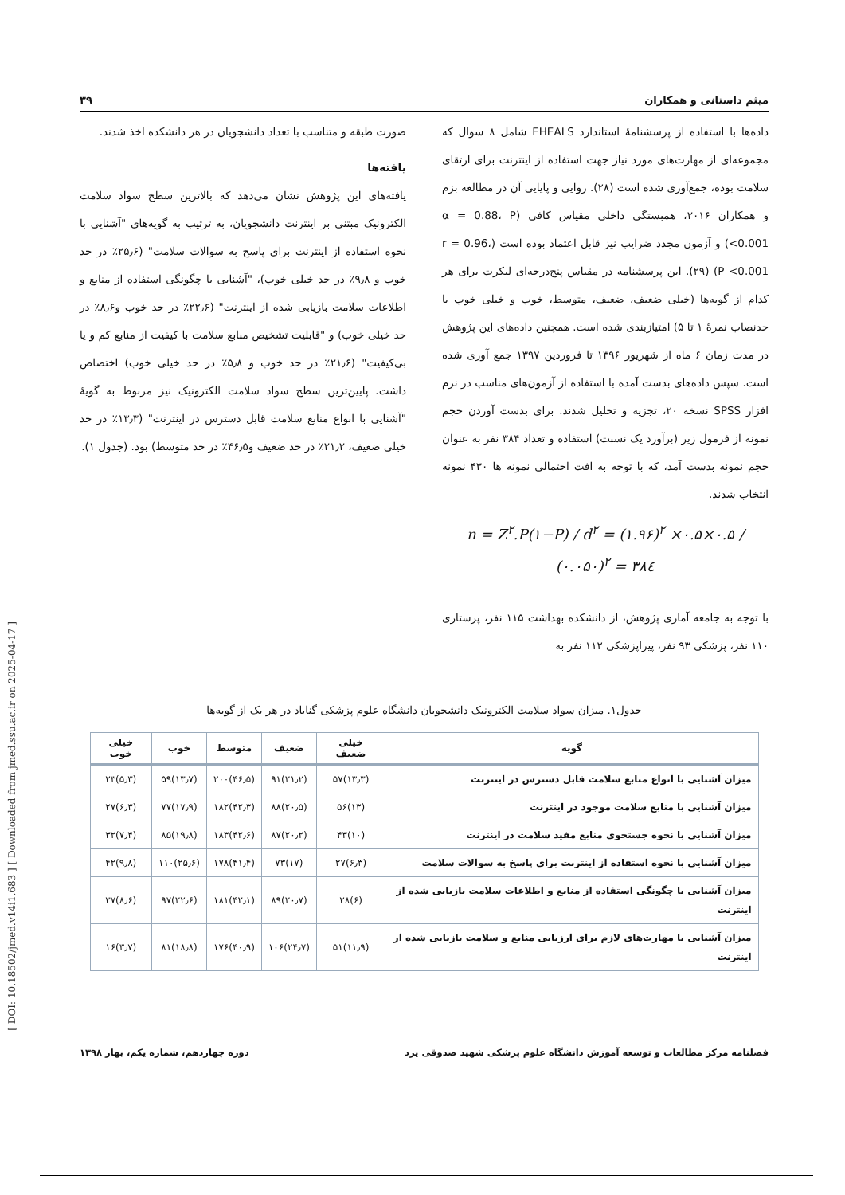[ DOI: 10.18502/jmed.v14i1.683 ] [ Downloaded from jmed.ssu.ac.ir on 2025-04-17 ]
میثم داستانی و همکاران ۳۹
داده‌ها با استفاده از پرسشنامهٔ استاندارد EHEALS شامل ۸ سوال که مجموعه‌ای از مهارت‌های مورد نیاز جهت استفاده از اینترنت برای ارتقای سلامت بوده، جمع‌آوری شده است (۲۸). روایی و پایایی آن در مطالعه بزم و همکاران ۲۰۱۶، همبستگی داخلی مقیاس کافی (α = 0.88، P <0.001) و آزمون مجدد ضرایب نیز قابل اعتماد بوده است (r = 0.96، P <0.001) (۲۹). این پرسشنامه در مقیاس پنج‌درجه‌ای لیکرت برای هر کدام از گویه‌ها (خیلی ضعیف، ضعیف، متوسط، خوب و خیلی خوب با حدنصاب نمرهٔ ۱ تا ۵) امتیازبندی شده است. همچنین داده‌های این پژوهش در مدت زمان ۶ ماه از شهریور ۱۳۹۶ تا فروردین ۱۳۹۷ جمع آوری شده است. سپس داده‌های بدست آمده با استفاده از آزمون‌های مناسب در نرم افزار SPSS نسخه ۲۰، تجزیه و تحلیل شدند. برای بدست آوردن حجم نمونه از فرمول زیر (برآورد یک نسبت) استفاده و تعداد ۳۸۴ نفر به عنوان حجم نمونه بدست آمد، که با توجه به افت احتمالی نمونه ها ۴۳۰ نمونه انتخاب شدند.
n = Z<sup>۲</sup>.P(۱−P) / d<sup>۲</sup> = (۱.۹۶)<sup>۲</sup> ×۰.۵×۰.۵ / (۰.۰۵۰)<sup>۲</sup> = ۳۸٤
با توجه به جامعه آماری پژوهش، از دانشکده بهداشت ۱۱۵ نفر، پرستاری ۱۱۰ نفر، پزشکی ۹۳ نفر، پیراپزشکی ۱۱۲ نفر به
صورت طبقه و متناسب با تعداد دانشجویان در هر دانشکده اخذ شدند.
یافته‌ها
یافته‌های این پژوهش نشان می‌دهد که بالاترین سطح سواد سلامت الکترونیک مبتنی بر اینترنت دانشجویان، به ترتیب به گویه‌های "آشنایی با نحوه استفاده از اینترنت برای پاسخ به سوالات سلامت" (۲۵٫۶٪ در حد خوب و ۹٫۸٪ در حد خیلی خوب)، "آشنایی با چگونگی استفاده از منابع و اطلاعات سلامت بازیابی شده از اینترنت" (۲۲٫۶٪ در حد خوب و۸٫۶٪ در حد خیلی خوب) و "قابلیت تشخیص منابع سلامت با کیفیت از منابع کم و یا بی‌کیفیت" (۲۱٫۶٪ در حد خوب و ۵٫۸٪ در حد خیلی خوب) اختصاص داشت. پایین‌ترین سطح سواد سلامت الکترونیک نیز مربوط به گویهٔ "آشنایی با انواع منابع سلامت قابل دسترس در اینترنت" (۱۳٫۳٪ در حد خیلی ضعیف، ۲۱٫۲٪ در حد ضعیف و۴۶٫۵٪ در حد متوسط) بود. (جدول ۱).
جدول۱. میزان سواد سلامت الکترونیک دانشجویان دانشگاه علوم پزشکی گناباد در هر یک از گویه‌ها
| گویه | خیلی ضعیف | ضعیف | متوسط | خوب | خیلی خوب |
| --- | --- | --- | --- | --- | --- |
| میزان آشنایی با انواع منابع سلامت قابل دسترس در اینترنت | (۱۳٫۳)۵۷ | (۲۱٫۲)۹۱ | (۴۶٫۵)۲۰۰ | (۱۳٫۷)۵۹ | (۵٫۳)۲۳ |
| میزان آشنایی با منابع سلامت موجود در اینترنت | (۱۳)۵۶ | (۲۰٫۵)۸۸ | (۴۲٫۳)۱۸۲ | (۱۷٫۹)۷۷ | (۶٫۳)۲۷ |
| میزان آشنایی با نحوه جستجوی منابع مفید سلامت در اینترنت | (۱۰)۴۳ | (۲۰٫۲)۸۷ | (۴۲٫۶)۱۸۳ | (۱۹٫۸)۸۵ | (۷٫۴)۳۲ |
| میزان آشنایی با نحوه استفاده از اینترنت برای پاسخ به سوالات سلامت | (۶٫۳)۲۷ | (۱۷)۷۳ | (۴۱٫۴)۱۷۸ | (۲۵٫۶)۱۱۰ | (۹٫۸)۴۲ |
| میزان آشنایی با چگونگی استفاده از منابع و اطلاعات سلامت بازیابی شده از اینترنت | (۶)۲۸ | (۲۰٫۷)۸۹ | (۴۲٫۱)۱۸۱ | (۲۲٫۶)۹۷ | (۸٫۶)۳۷ |
| میزان آشنایی با مهارت‌های لازم برای ارزیابی منابع و سلامت بازیابی شده از اینترنت | (۱۱٫۹)۵۱ | (۲۴٫۷)۱۰۶ | (۴۰٫۹)۱۷۶ | (۱۸٫۸)۸۱ | (۳٫۷)۱۶ |
فصلنامه مرکز مطالعات و توسعه آموزش دانشگاه علوم پزشکی شهید صدوقی یزد دوره چهاردهم، شماره یکم، بهار ۱۳۹۸